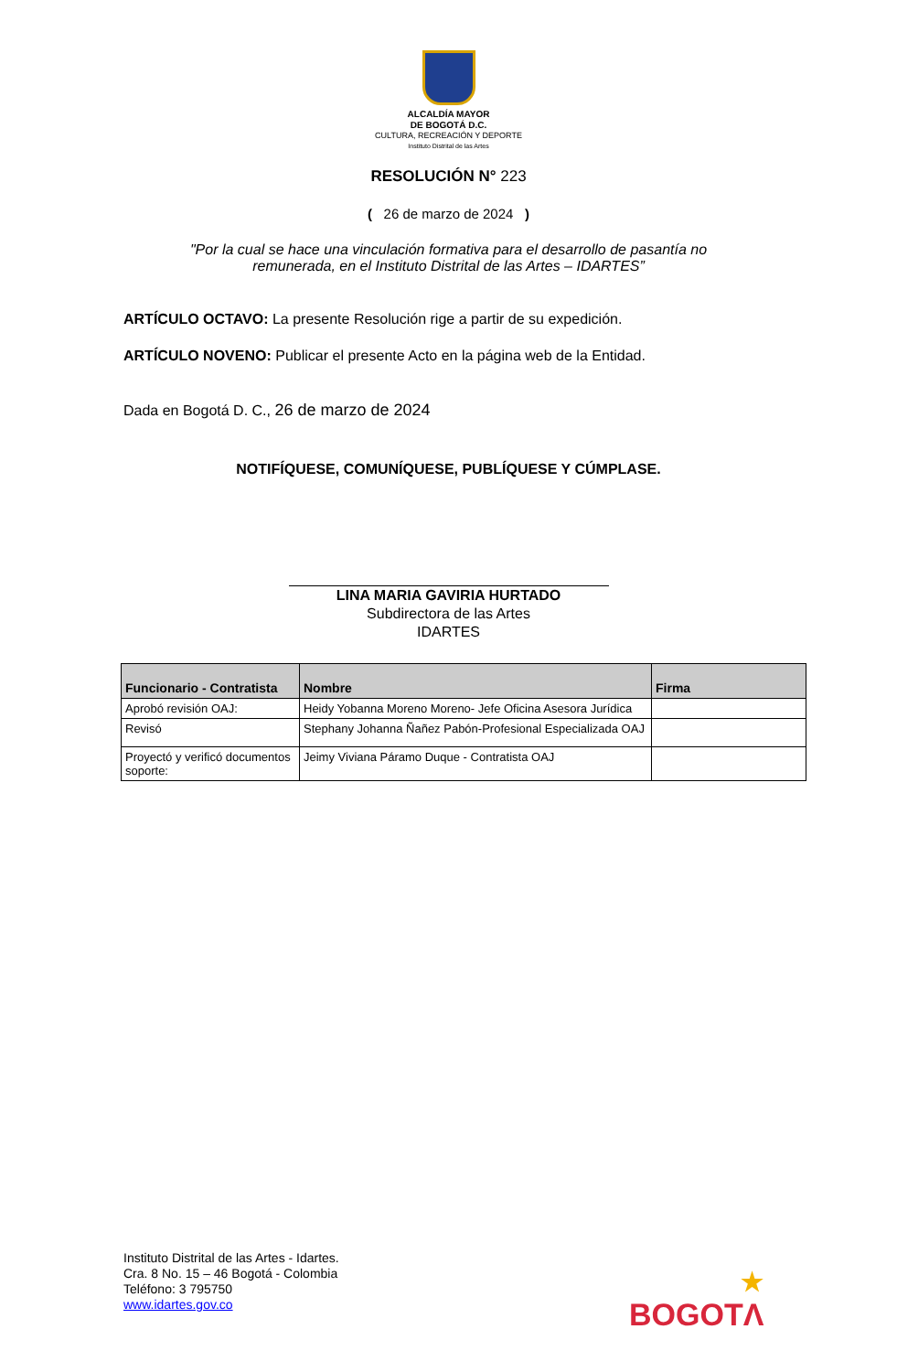ALCALDÍA MAYOR
DE BOGOTÁ D.C.
CULTURA, RECREACIÓN Y DEPORTE
Instituto Distrital de las Artes
RESOLUCIÓN N° 223
( 26 de marzo de 2024 )
"Por la cual se hace una vinculación formativa para el desarrollo de pasantía no remunerada, en el Instituto Distrital de las Artes – IDARTES”
ARTÍCULO OCTAVO: La presente Resolución rige a partir de su expedición.
ARTÍCULO NOVENO: Publicar el presente Acto en la página web de la Entidad.
Dada en Bogotá D. C., 26 de marzo de 2024
NOTIFÍQUESE, COMUNÍQUESE, PUBLÍQUESE Y CÚMPLASE.
LINA MARIA GAVIRIA HURTADO
Subdirectora de las Artes
IDARTES
| Funcionario - Contratista | Nombre | Firma |
| --- | --- | --- |
| Aprobó revisión OAJ: | Heidy Yobanna Moreno Moreno- Jefe Oficina Asesora Jurídica | |
| Revisó | Stephany Johanna Ñañez Pabón-Profesional Especializada OAJ | |
| Proyectó y verificó documentos soporte: | Jeimy Viviana Páramo Duque - Contratista OAJ | |
Instituto Distrital de las Artes - Idartes.
Cra. 8 No. 15 – 46 Bogotá - Colombia
Teléfono: 3 795750
www.idartes.gov.co
★
BOGOTΛ